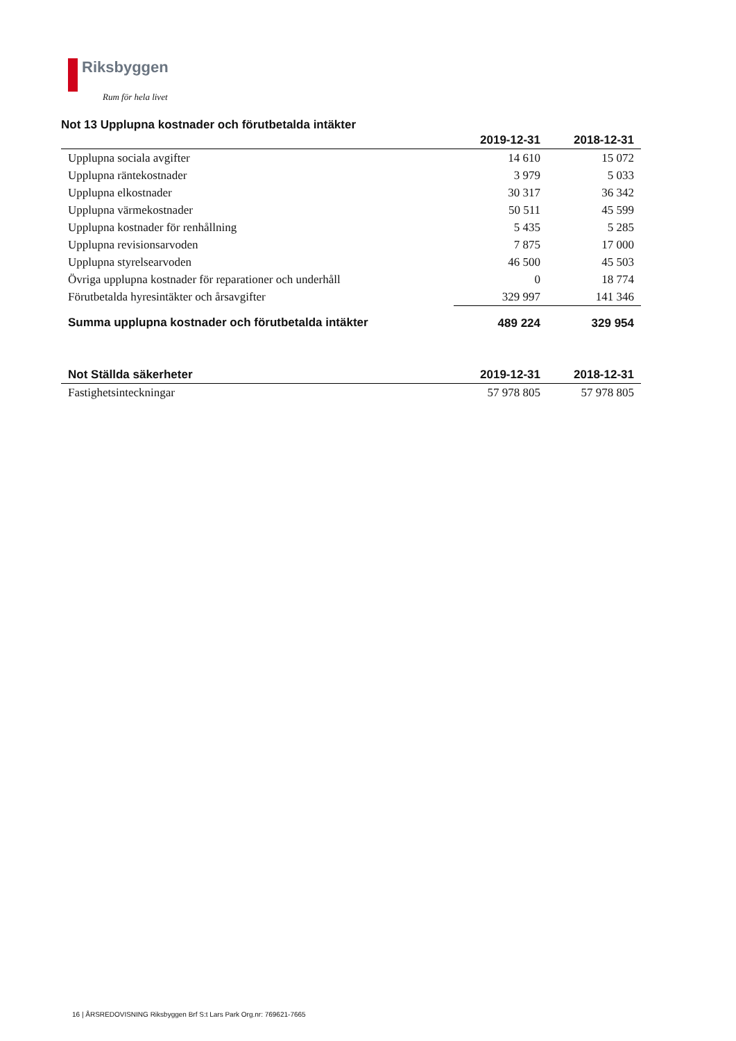Riksbyggen
Rum för hela livet
Not 13 Upplupna kostnader och förutbetalda intäkter
| | 2019-12-31 | 2018-12-31 |
| --- | --- | --- |
| Upplupna sociala avgifter | 14 610 | 15 072 |
| Upplupna räntekostnader | 3 979 | 5 033 |
| Upplupna elkostnader | 30 317 | 36 342 |
| Upplupna värmekostnader | 50 511 | 45 599 |
| Upplupna kostnader för renhållning | 5 435 | 5 285 |
| Upplupna revisionsarvoden | 7 875 | 17 000 |
| Upplupna styrelsearvoden | 46 500 | 45 503 |
| Övriga upplupna kostnader för reparationer och underhåll | 0 | 18 774 |
| Förutbetalda hyresintäkter och årsavgifter | 329 997 | 141 346 |
| Summa upplupna kostnader och förutbetalda intäkter | 489 224 | 329 954 |
| Not Ställda säkerheter | 2019-12-31 | 2018-12-31 |
| --- | --- | --- |
| Fastighetsinteckningar | 57 978 805 | 57 978 805 |
16 | ÅRSREDOVISNING Riksbyggen Brf S:t Lars Park Org.nr: 769621-7665